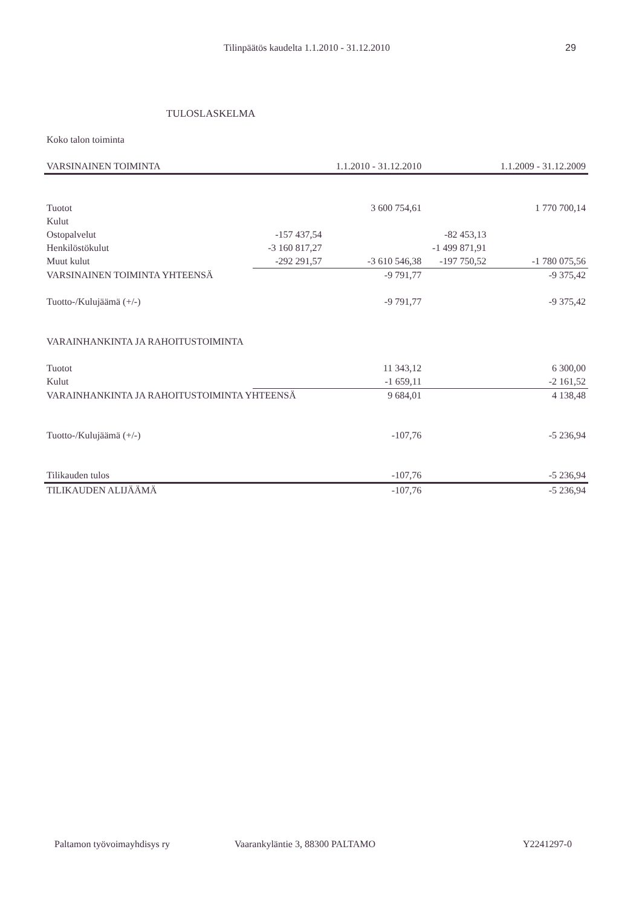Tilinpäätös kaudelta 1.1.2010 - 31.12.2010 29
TULOSLASKELMA
Koko talon toiminta
| VARSINAINEN TOIMINTA | | 1.1.2010 - 31.12.2010 | | 1.1.2009 - 31.12.2009 |
| --- | --- | --- | --- | --- |
| Tuotot | | 3 600 754,61 | | 1 770 700,14 |
| Kulut | | | | |
| Ostopalvelut | -157 437,54 | | -82 453,13 | |
| Henkilöstökulut | -3 160 817,27 | | -1 499 871,91 | |
| Muut kulut | -292 291,57 | -3 610 546,38 | -197 750,52 | -1 780 075,56 |
| VARSINAINEN TOIMINTA YHTEENSÄ | | -9 791,77 | | -9 375,42 |
| Tuotto-/Kulujäämä (+/-) | | -9 791,77 | | -9 375,42 |
| VARAINHANKINTA JA RAHOITUSTOIMINTA | | | | |
| Tuotot | | 11 343,12 | | 6 300,00 |
| Kulut | | -1 659,11 | | -2 161,52 |
| VARAINHANKINTA JA RAHOITUSTOIMINTA YHTEENSÄ | | 9 684,01 | | 4 138,48 |
| Tuotto-/Kulujäämä (+/-) | | -107,76 | | -5 236,94 |
| Tilikauden tulos | | -107,76 | | -5 236,94 |
| TILIKAUDEN ALIJÄÄMÄ | | -107,76 | | -5 236,94 |
Paltamon työvoimayhdisys ry Vaarankyläntie 3, 88300 PALTAMO Y2241297-0